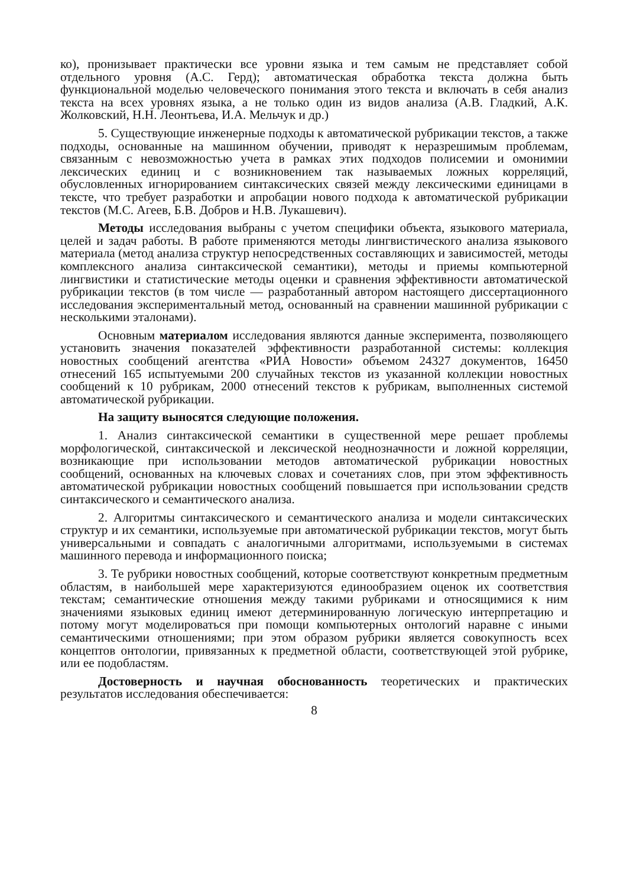ко), пронизывает практически все уровни языка и тем самым не представляет собой отдельного уровня (А.С. Герд); автоматическая обработка текста должна быть функциональной моделью человеческого понимания этого текста и включать в себя анализ текста на всех уровнях языка, а не только один из видов анализа (А.В. Гладкий, А.К. Жолковский, Н.Н. Леонтьева, И.А. Мельчук и др.)
5. Существующие инженерные подходы к автоматической рубрикации текстов, а также подходы, основанные на машинном обучении, приводят к неразрешимым проблемам, связанным с невозможностью учета в рамках этих подходов полисемии и омонимии лексических единиц и с возникновением так называемых ложных корреляций, обусловленных игнорированием синтаксических связей между лексическими единицами в тексте, что требует разработки и апробации нового подхода к автоматической рубрикации текстов (М.С. Агеев, Б.В. Добров и Н.В. Лукашевич).
Методы исследования выбраны с учетом специфики объекта, языкового материала, целей и задач работы. В работе применяются методы лингвистического анализа языкового материала (метод анализа структур непосредственных составляющих и зависимостей, методы комплексного анализа синтаксической семантики), методы и приемы компьютерной лингвистики и статистические методы оценки и сравнения эффективности автоматической рубрикации текстов (в том числе — разработанный автором настоящего диссертационного исследования экспериментальный метод, основанный на сравнении машинной рубрикации с несколькими эталонами).
Основным материалом исследования являются данные эксперимента, позволяющего установить значения показателей эффективности разработанной системы: коллекция новостных сообщений агентства «РИА Новости» объемом 24327 документов, 16450 отнесений 165 испытуемыми 200 случайных текстов из указанной коллекции новостных сообщений к 10 рубрикам, 2000 отнесений текстов к рубрикам, выполненных системой автоматической рубрикации.
На защиту выносятся следующие положения.
1. Анализ синтаксической семантики в существенной мере решает проблемы морфологической, синтаксической и лексической неоднозначности и ложной корреляции, возникающие при использовании методов автоматической рубрикации новостных сообщений, основанных на ключевых словах и сочетаниях слов, при этом эффективность автоматической рубрикации новостных сообщений повышается при использовании средств синтаксического и семантического анализа.
2. Алгоритмы синтаксического и семантического анализа и модели синтаксических структур и их семантики, используемые при автоматической рубрикации текстов, могут быть универсальными и совпадать с аналогичными алгоритмами, используемыми в системах машинного перевода и информационного поиска;
3. Те рубрики новостных сообщений, которые соответствуют конкретным предметным областям, в наибольшей мере характеризуются единообразием оценок их соответствия текстам; семантические отношения между такими рубриками и относящимися к ним значениями языковых единиц имеют детерминированную логическую интерпретацию и потому могут моделироваться при помощи компьютерных онтологий наравне с иными семантическими отношениями; при этом образом рубрики является совокупность всех концептов онтологии, привязанных к предметной области, соответствующей этой рубрике, или ее подобластям.
Достоверность и научная обоснованность теоретических и практических результатов исследования обеспечивается:
8